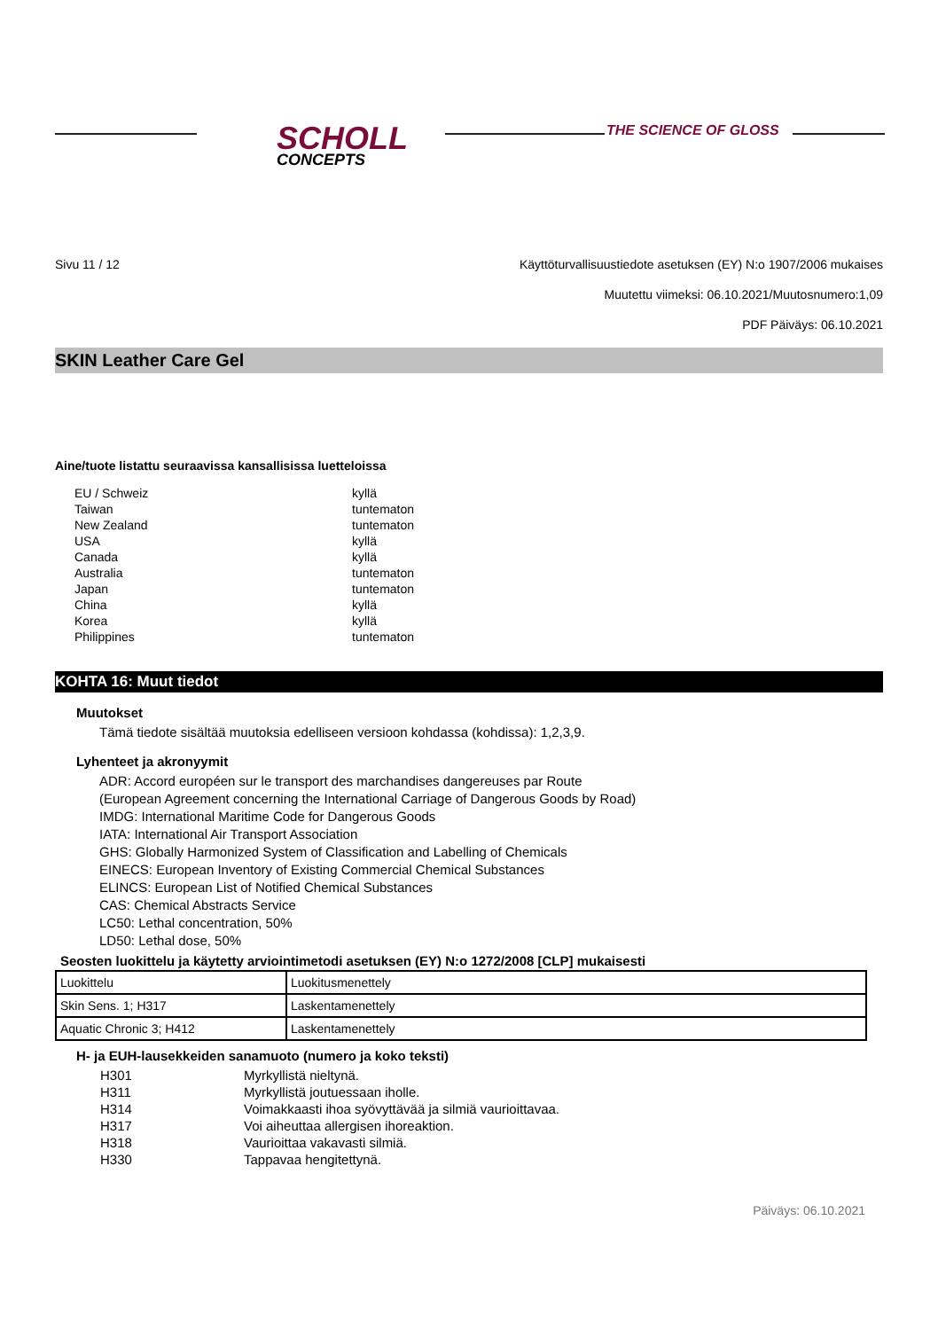SCHOLL
CONCEPTS
THE SCIENCE OF GLOSS
Sivu 11 / 12 Käyttöturvallisuustiedote asetuksen (EY) N:o 1907/2006 mukaises
Muutettu viimeksi: 06.10.2021/Muutosnumero:1,09
PDF Päiväys: 06.10.2021
SKIN Leather Care Gel
Aine/tuote listattu seuraavissa kansallisissa luetteloissa
| EU / Schweiz | kyllä |
| Taiwan | tuntematon |
| New Zealand | tuntematon |
| USA | kyllä |
| Canada | kyllä |
| Australia | tuntematon |
| Japan | tuntematon |
| China | kyllä |
| Korea | kyllä |
| Philippines | tuntematon |
KOHTA 16: Muut tiedot
Muutokset
Tämä tiedote sisältää muutoksia edelliseen versioon kohdassa (kohdissa): 1,2,3,9.
Lyhenteet ja akronyymit
ADR: Accord européen sur le transport des marchandises dangereuses par Route
(European Agreement concerning the International Carriage of Dangerous Goods by Road)
IMDG: International Maritime Code for Dangerous Goods
IATA: International Air Transport Association
GHS: Globally Harmonized System of Classification and Labelling of Chemicals
EINECS: European Inventory of Existing Commercial Chemical Substances
ELINCS: European List of Notified Chemical Substances
CAS: Chemical Abstracts Service
LC50: Lethal concentration, 50%
LD50: Lethal dose, 50%
Seosten luokittelu ja käytetty arviointimetodi asetuksen (EY) N:o 1272/2008 [CLP] mukaisesti
| Luokittelu | Luokitusmenettely |
| Skin Sens. 1; H317 | Laskentamenettely |
| Aquatic Chronic 3; H412 | Laskentamenettely |
H- ja EUH-lausekkeiden sanamuoto (numero ja koko teksti)
| H301 | Myrkyllistä nieltynä. |
| H311 | Myrkyllistä joutuessaan iholle. |
| H314 | Voimakkaasti ihoa syövyttävää ja silmiä vaurioittavaa. |
| H317 | Voi aiheuttaa allergisen ihoreaktion. |
| H318 | Vaurioittaa vakavasti silmiä. |
| H330 | Tappavaa hengitettynä. |
Päiväys: 06.10.2021